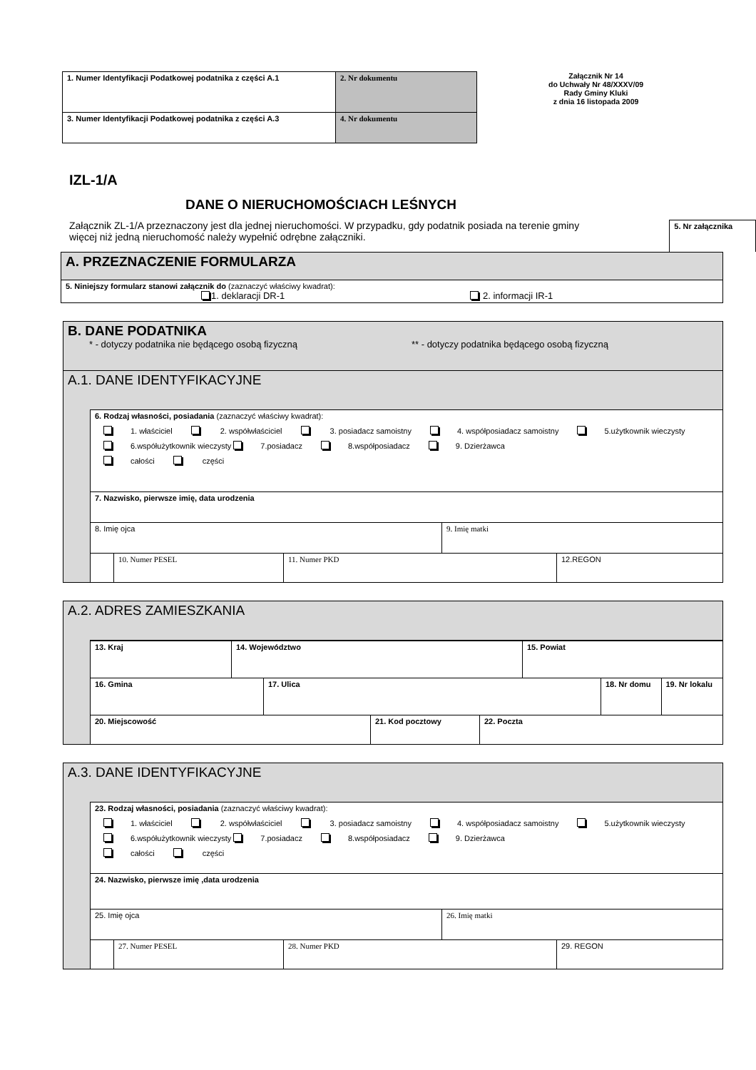| 1. Numer Identyfikacji Podatkowej podatnika z części A.1 | 2. Nr dokumentu |
| 3. Numer Identyfikacji Podatkowej podatnika z części A.3 | 4. Nr dokumentu |
Załącznik Nr 14
do Uchwały Nr 48/XXXV/09
Rady Gminy Kluki
z dnia 16 listopada 2009
IZL-1/A
DANE O NIERUCHOMOŚCIACH LEŚNYCH
Załącznik ZL-1/A przeznaczony jest dla jednej nieruchomości. W przypadku, gdy podatnik posiada na terenie gminy więcej niż jedną nieruchomość należy wypełnić odrębne załączniki.
5. Nr załącznika
| A. PRZEZNACZENIE FORMULARZA |
| 5. Niniejszy formularz stanowi załącznik do (zaznaczyć właściwy kwadrat): 1. deklaracji DR-1 2. informacji IR-1 |
| B. DANE PODATNIKA * - dotyczy podatnika nie będącego osobą fizyczną ** - dotyczy podatnika będącego osobą fizyczną | |
| A.1. DANE IDENTYFIKACYJNE | |
| | 6. Rodzaj własności, posiadania (zaznaczyć właściwy kwadrat): 1. właściciel 2. współwłaściciel 3. posiadacz samoistny 4. współposiadacz samoistny 5.użytkownik wieczysty 6.współużytkownik wieczysty 7.posiadacz 8.współposiadacz 9. Dzierżawca całości części 7. Nazwisko, pierwsze imię, data urodzenia / 8. Imię ojca / 9. Imię matki / / / 10. Numer PESEL / 11. Numer PKD / 12.REGON / |
| A.2. ADRES ZAMIESZKANIA | |
| | / 13. Kraj / 14. Województwo / 15. Powiat / / 16. Gmina / 17. Ulica / 18. Nr domu / 19. Nr lokalu / / 20. Miejscowość / 21. Kod pocztowy / 22. Poczta / |
| A.3. DANE IDENTYFIKACYJNE | |
| | 23. Rodzaj własności, posiadania (zaznaczyć właściwy kwadrat): 1. właściciel 2. współwłaściciel 3. posiadacz samoistny 4. współposiadacz samoistny 5.użytkownik wieczysty 6.współużytkownik wieczysty 7.posiadacz 8.współposiadacz 9. Dzierżawca całości części 24. Nazwisko, pierwsze imię ,data urodzenia / 25. Imię ojca / 26. Imię matki / / / 27. Numer PESEL / 28. Numer PKD / 29. REGON / |